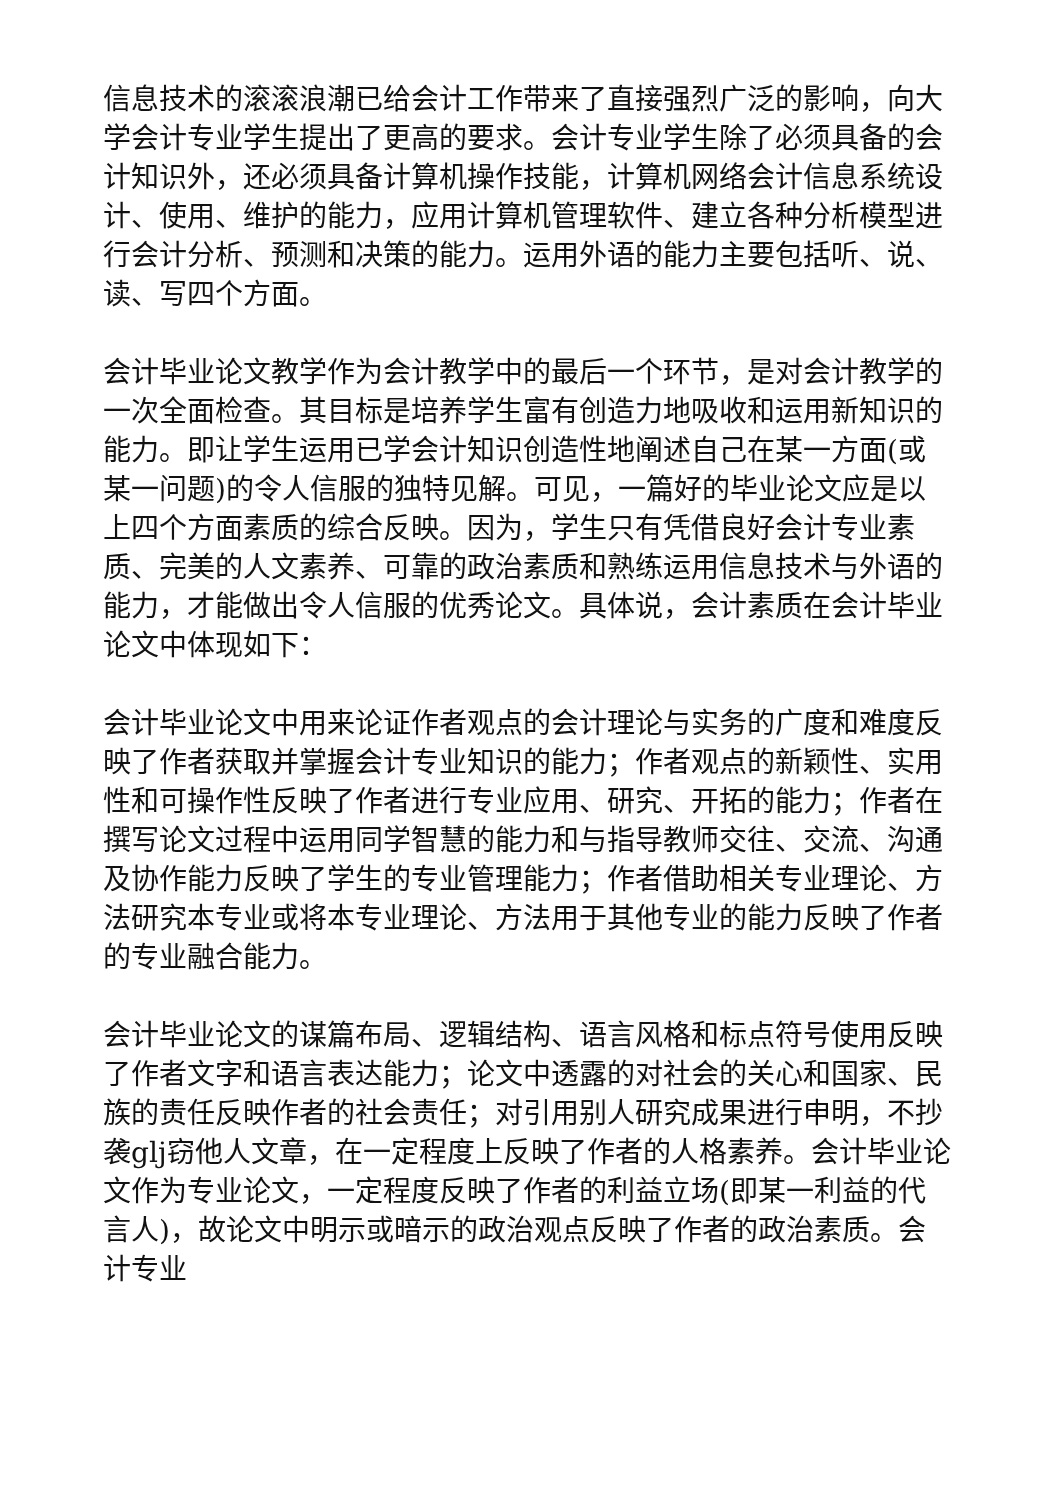信息技术的滚滚浪潮已给会计工作带来了直接强烈广泛的影响，向大学会计专业学生提出了更高的要求。会计专业学生除了必须具备的会计知识外，还必须具备计算机操作技能，计算机网络会计信息系统设计、使用、维护的能力，应用计算机管理软件、建立各种分析模型进行会计分析、预测和决策的能力。运用外语的能力主要包括听、说、读、写四个方面。
会计毕业论文教学作为会计教学中的最后一个环节，是对会计教学的一次全面检查。其目标是培养学生富有创造力地吸收和运用新知识的能力。即让学生运用已学会计知识创造性地阐述自己在某一方面(或某一问题)的令人信服的独特见解。可见，一篇好的毕业论文应是以上四个方面素质的综合反映。因为，学生只有凭借良好会计专业素质、完美的人文素养、可靠的政治素质和熟练运用信息技术与外语的能力，才能做出令人信服的优秀论文。具体说，会计素质在会计毕业论文中体现如下：
会计毕业论文中用来论证作者观点的会计理论与实务的广度和难度反映了作者获取并掌握会计专业知识的能力；作者观点的新颖性、实用性和可操作性反映了作者进行专业应用、研究、开拓的能力；作者在撰写论文过程中运用同学智慧的能力和与指导教师交往、交流、沟通及协作能力反映了学生的专业管理能力；作者借助相关专业理论、方法研究本专业或将本专业理论、方法用于其他专业的能力反映了作者的专业融合能力。
会计毕业论文的谋篇布局、逻辑结构、语言风格和标点符号使用反映了作者文字和语言表达能力；论文中透露的对社会的关心和国家、民族的责任反映作者的社会责任；对引用别人研究成果进行申明，不抄袭glj窃他人文章，在一定程度上反映了作者的人格素养。会计毕业论文作为专业论文，一定程度反映了作者的利益立场(即某一利益的代言人)，故论文中明示或暗示的政治观点反映了作者的政治素质。会计专业